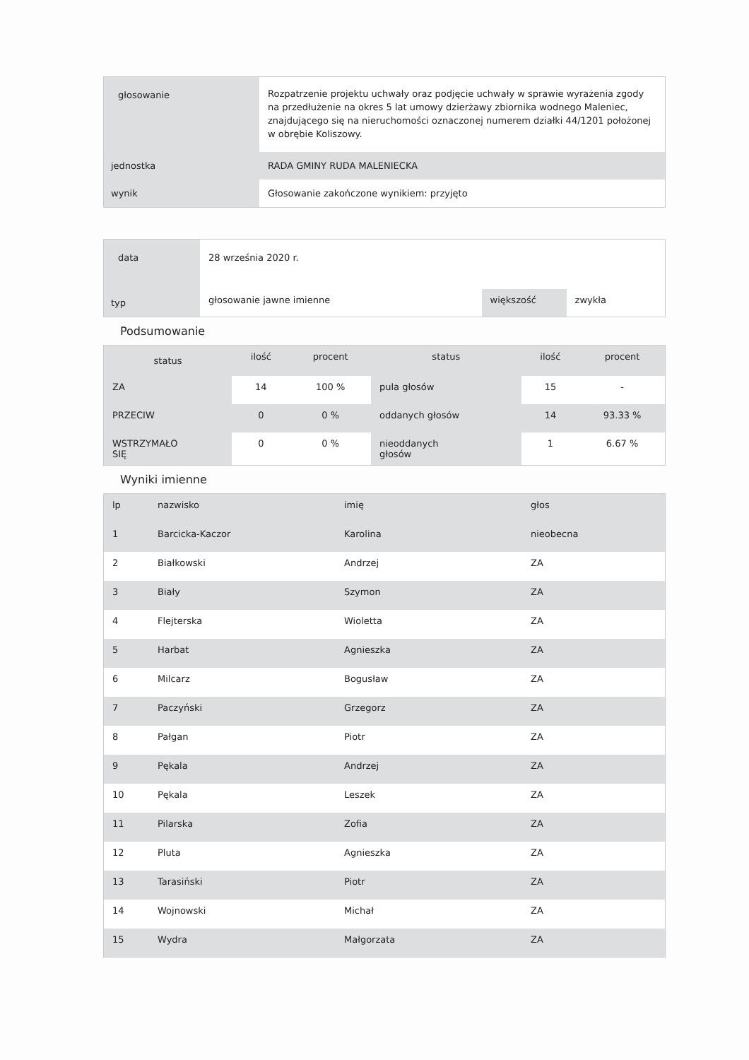| głosowanie | Rozpatrzenie projektu uchwały oraz podjęcie uchwały w sprawie wyrażenia zgody na przedłużenie na okres 5 lat umowy dzierżawy zbiornika wodnego Maleniec, znajdującego się na nieruchomości oznaczonej numerem działki 44/1201 położonej w obrębie Koliszowy. |
| jednostka | RADA GMINY RUDA MALENIECKA |
| wynik | Głosowanie zakończone wynikiem: przyjęto |
| data | 28 września 2020 r. | | |
| typ | głosowanie jawne imienne | większość | zwykła |
Podsumowanie
| status | ilość | procent | status | ilość | procent |
| --- | --- | --- | --- | --- | --- |
| ZA | 14 | 100 % | pula głosów | 15 | - |
| PRZECIW | 0 | 0 % | oddanych głosów | 14 | 93.33 % |
| WSTRZYMAŁO SIĘ | 0 | 0 % | nieoddanych głosów | 1 | 6.67 % |
Wyniki imienne
| lp | nazwisko | imię | głos |
| --- | --- | --- | --- |
| 1 | Barcicka-Kaczor | Karolina | nieobecna |
| 2 | Białkowski | Andrzej | ZA |
| 3 | Biały | Szymon | ZA |
| 4 | Flejterska | Wioletta | ZA |
| 5 | Harbat | Agnieszka | ZA |
| 6 | Milcarz | Bogusław | ZA |
| 7 | Paczyński | Grzegorz | ZA |
| 8 | Pałgan | Piotr | ZA |
| 9 | Pękala | Andrzej | ZA |
| 10 | Pękala | Leszek | ZA |
| 11 | Pilarska | Zofia | ZA |
| 12 | Pluta | Agnieszka | ZA |
| 13 | Tarasiński | Piotr | ZA |
| 14 | Wojnowski | Michał | ZA |
| 15 | Wydra | Małgorzata | ZA |